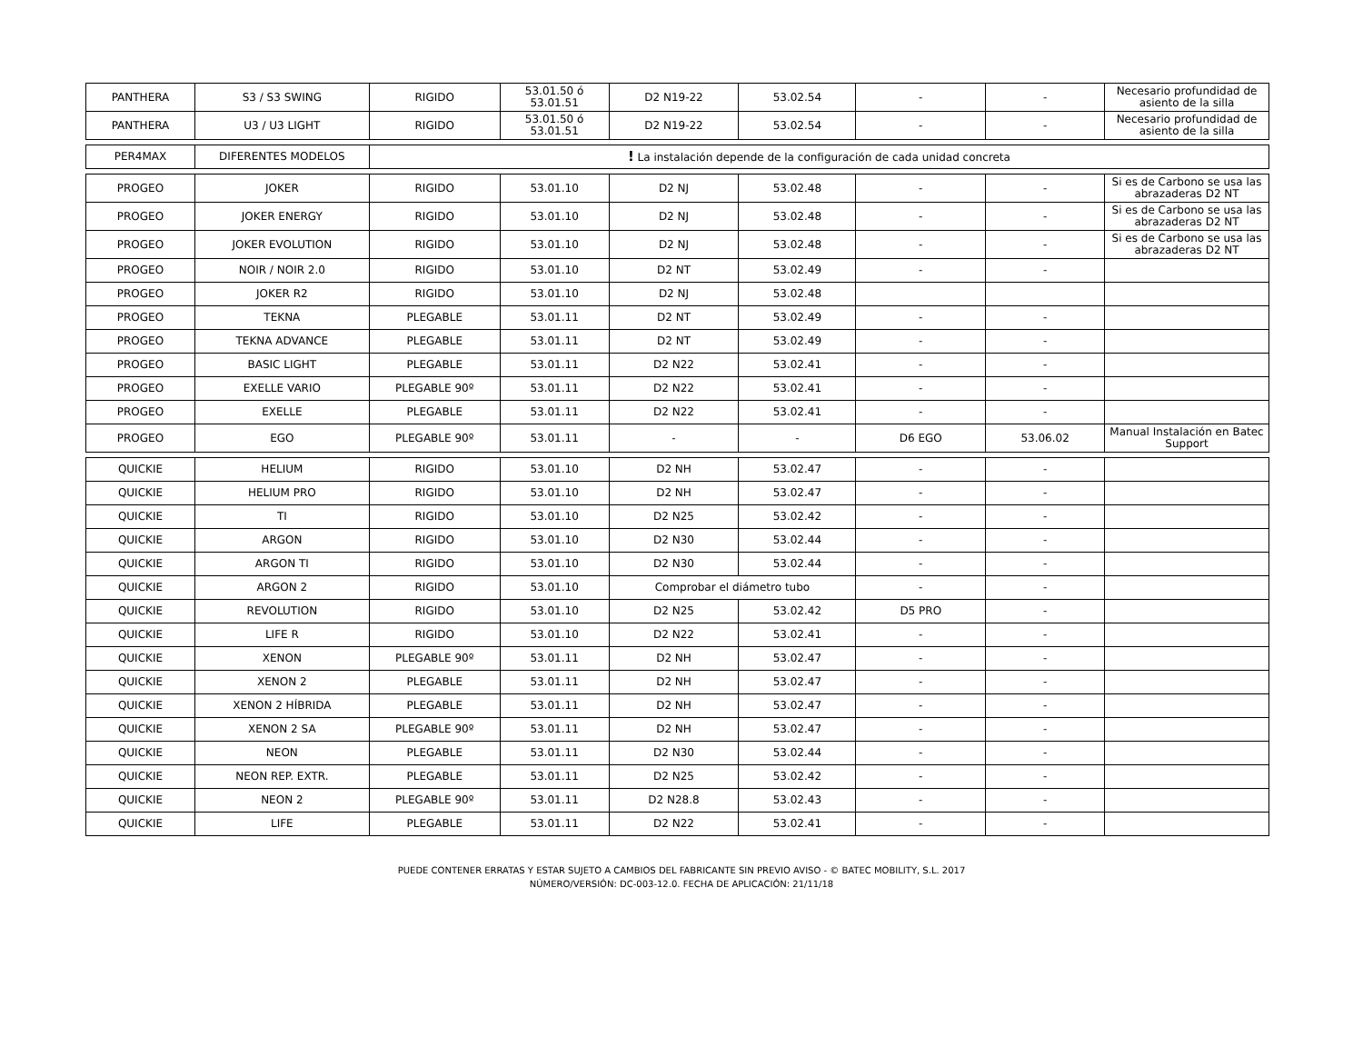| PANTHERA | S3 / S3 SWING | RIGIDO | 53.01.50 ó 53.01.51 | D2 N19-22 | 53.02.54 | - | - | Necesario profundidad de asiento de la silla |
| PANTHERA | U3 / U3 LIGHT | RIGIDO | 53.01.50 ó 53.01.51 | D2 N19-22 | 53.02.54 | - | - | Necesario profundidad de asiento de la silla |
| PER4MAX | DIFERENTES MODELOS | ! La instalación depende de la configuración de cada unidad concreta | | | | | | |
| PROGEO | JOKER | RIGIDO | 53.01.10 | D2 NJ | 53.02.48 | - | - | Si es de Carbono se usa las abrazaderas D2 NT |
| PROGEO | JOKER ENERGY | RIGIDO | 53.01.10 | D2 NJ | 53.02.48 | - | - | Si es de Carbono se usa las abrazaderas D2 NT |
| PROGEO | JOKER EVOLUTION | RIGIDO | 53.01.10 | D2 NJ | 53.02.48 | - | - | Si es de Carbono se usa las abrazaderas D2 NT |
| PROGEO | NOIR / NOIR 2.0 | RIGIDO | 53.01.10 | D2 NT | 53.02.49 | - | - | |
| PROGEO | JOKER R2 | RIGIDO | 53.01.10 | D2 NJ | 53.02.48 | | | |
| PROGEO | TEKNA | PLEGABLE | 53.01.11 | D2 NT | 53.02.49 | - | - | |
| PROGEO | TEKNA ADVANCE | PLEGABLE | 53.01.11 | D2 NT | 53.02.49 | - | - | |
| PROGEO | BASIC LIGHT | PLEGABLE | 53.01.11 | D2 N22 | 53.02.41 | - | - | |
| PROGEO | EXELLE VARIO | PLEGABLE 90º | 53.01.11 | D2 N22 | 53.02.41 | - | - | |
| PROGEO | EXELLE | PLEGABLE | 53.01.11 | D2 N22 | 53.02.41 | - | - | |
| PROGEO | EGO | PLEGABLE 90º | 53.01.11 | - | - | D6 EGO | 53.06.02 | Manual Instalación en Batec Support |
| QUICKIE | HELIUM | RIGIDO | 53.01.10 | D2 NH | 53.02.47 | - | - | |
| QUICKIE | HELIUM PRO | RIGIDO | 53.01.10 | D2 NH | 53.02.47 | - | - | |
| QUICKIE | TI | RIGIDO | 53.01.10 | D2 N25 | 53.02.42 | - | - | |
| QUICKIE | ARGON | RIGIDO | 53.01.10 | D2 N30 | 53.02.44 | - | - | |
| QUICKIE | ARGON TI | RIGIDO | 53.01.10 | D2 N30 | 53.02.44 | - | - | |
| QUICKIE | ARGON 2 | RIGIDO | 53.01.10 | Comprobar el diámetro tubo | | - | - | |
| QUICKIE | REVOLUTION | RIGIDO | 53.01.10 | D2 N25 | 53.02.42 | D5 PRO | - | |
| QUICKIE | LIFE R | RIGIDO | 53.01.10 | D2 N22 | 53.02.41 | - | - | |
| QUICKIE | XENON | PLEGABLE 90º | 53.01.11 | D2 NH | 53.02.47 | - | - | |
| QUICKIE | XENON 2 | PLEGABLE | 53.01.11 | D2 NH | 53.02.47 | - | - | |
| QUICKIE | XENON 2 HÍBRIDA | PLEGABLE | 53.01.11 | D2 NH | 53.02.47 | - | - | |
| QUICKIE | XENON 2 SA | PLEGABLE 90º | 53.01.11 | D2 NH | 53.02.47 | - | - | |
| QUICKIE | NEON | PLEGABLE | 53.01.11 | D2 N30 | 53.02.44 | - | - | |
| QUICKIE | NEON REP. EXTR. | PLEGABLE | 53.01.11 | D2 N25 | 53.02.42 | - | - | |
| QUICKIE | NEON 2 | PLEGABLE 90º | 53.01.11 | D2 N28.8 | 53.02.43 | - | - | |
| QUICKIE | LIFE | PLEGABLE | 53.01.11 | D2 N22 | 53.02.41 | - | - | |
PUEDE CONTENER ERRATAS Y ESTAR SUJETO A CAMBIOS DEL FABRICANTE SIN PREVIO AVISO - © BATEC MOBILITY, S.L. 2017
NÚMERO/VERSIÓN: DC-003-12.0. FECHA DE APLICACIÓN: 21/11/18